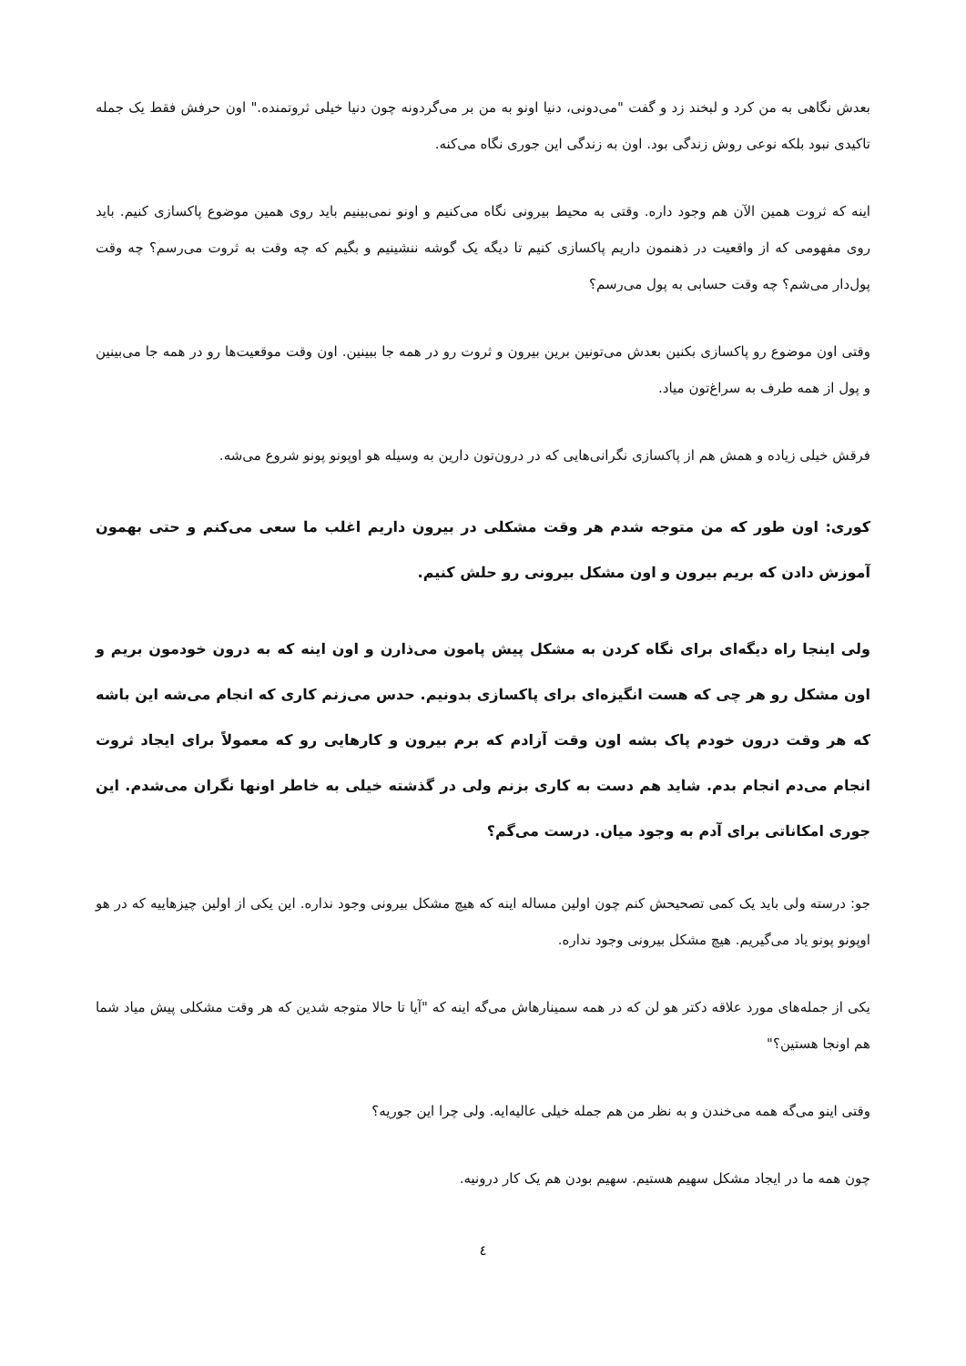بعدش نگاهی به من کرد و لبخند زد و گفت "می‌دونی، دنیا اونو به من بر می‌گردونه چون دنیا خیلی ثروتمنده." اون حرفش فقط یک جمله تاکیدی نبود بلکه نوعی روش زندگی بود. اون به زندگی این جوری نگاه می‌کنه.
اینه که ثروت همین الآن هم وجود داره. وقتی به محیط بیرونی نگاه می‌کنیم و اونو نمی‌بینیم باید روی همین موضوع پاکسازی کنیم. باید روی مفهومی که از واقعیت در ذهنمون داریم پاکسازی کنیم تا دیگه یک گوشه ننشینیم و بگیم که چه وقت به ثروت می‌رسم؟ چه وقت پول‌دار می‌شم؟ چه وقت حسابی به پول می‌رسم؟
وقتی اون موضوع رو پاکسازی بکنین بعدش می‌تونین برین بیرون و ثروت رو در همه جا ببینین. اون وقت موقعیت‌ها رو در همه جا می‌بینین و پول از همه طرف به سراغ‌تون میاد.
فرقش خیلی زیاده و همش هم از پاکسازی نگرانی‌هایی که در درون‌تون دارین به وسیله هو اوپونو پونو شروع می‌شه.
کوری: اون طور که من متوجه شدم هر وقت مشکلی در بیرون داریم اغلب ما سعی می‌کنم و حتی بهمون آموزش دادن که بریم بیرون و اون مشکل بیرونی رو حلش کنیم.
ولی اینجا راه دیگه‌ای برای نگاه کردن به مشکل پیش پامون می‌ذارن و اون اینه که به درون خودمون بریم و اون مشکل رو هر چی که هست انگیزه‌ای برای پاکسازی بدونیم. حدس می‌زنم کاری که انجام می‌شه این باشه که هر وقت درون خودم پاک بشه اون وقت آزادم که برم بیرون و کارهایی رو که معمولاً برای ایجاد ثروت انجام می‌دم انجام بدم. شاید هم دست به کاری بزنم ولی در گذشته خیلی به خاطر اونها نگران می‌شدم. این جوری امکاناتی برای آدم به وجود میان. درست می‌گم؟
جو: درسته ولی باید یک کمی تصحیحش کنم چون اولین مساله اینه که هیچ مشکل بیرونی وجود نداره. این یکی از اولین چیزهاییه که در هو اوپونو پونو یاد می‌گیریم. هیچ مشکل بیرونی وجود نداره.
یکی از جمله‌های مورد علاقه دکتر هو لن که در همه سمینارهاش می‌گه اینه که "آیا تا حالا متوجه شدین که هر وقت مشکلی پیش میاد شما هم اونجا هستین؟"
وقتی اینو می‌گه همه می‌خندن و به نظر من هم جمله خیلی عالیه‌ایه. ولی چرا این جوریه؟
چون همه ما در ایجاد مشکل سهیم هستیم. سهیم بودن هم یک کار درونیه.
٤